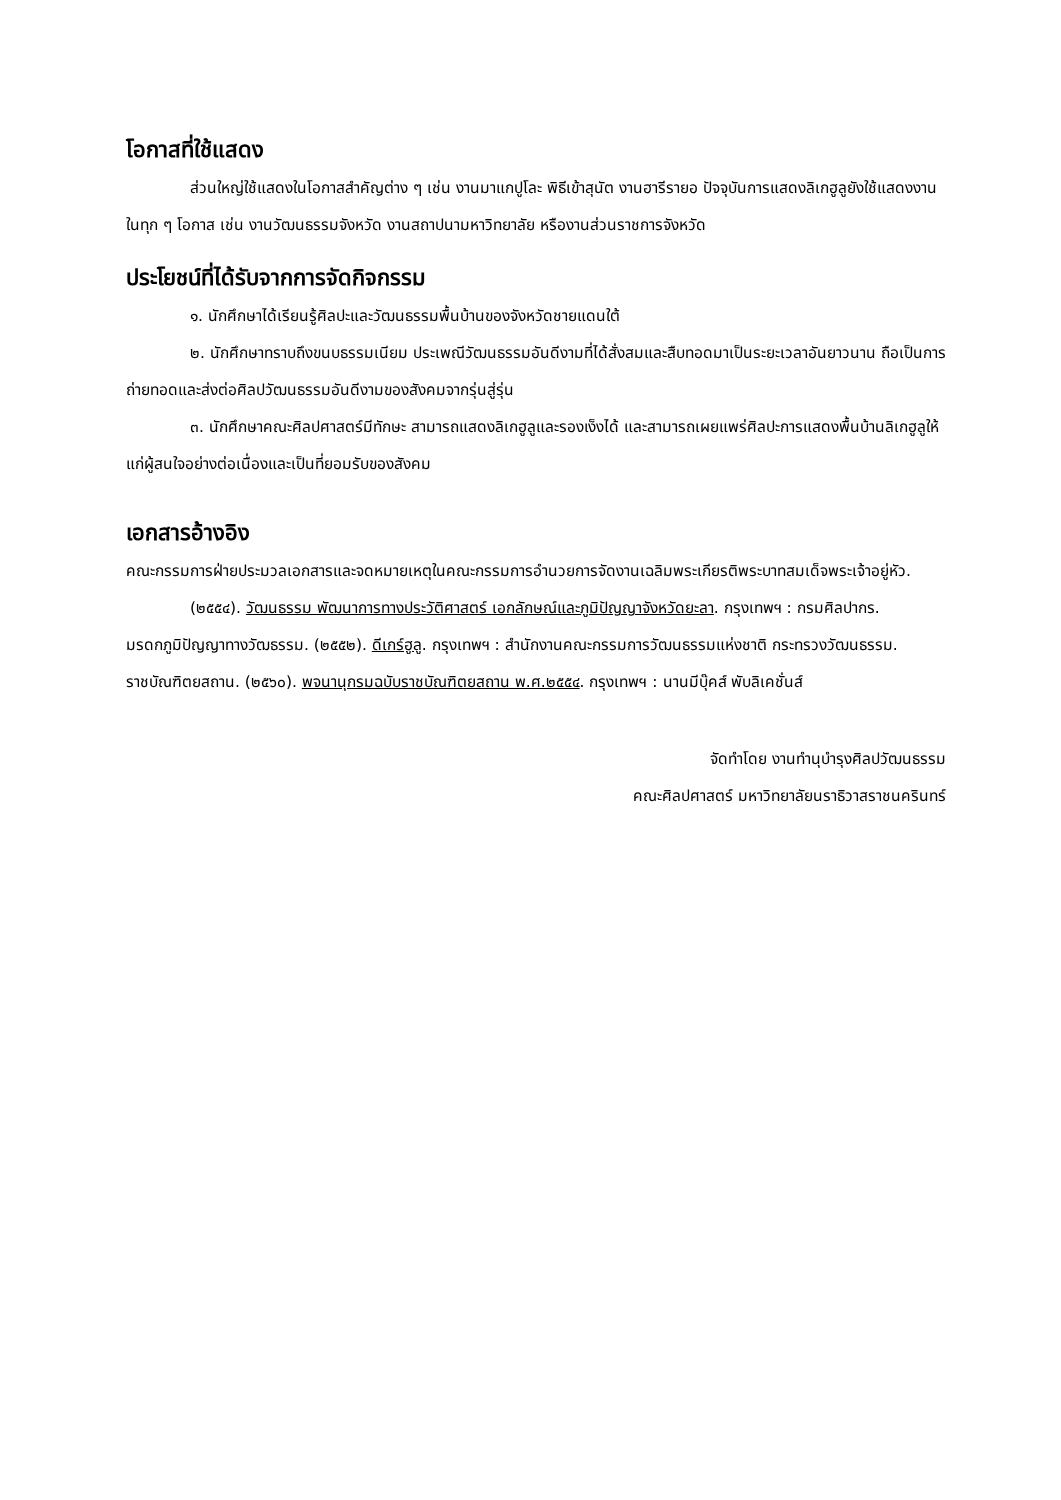โอกาสที่ใช้แสดง
ส่วนใหญ่ใช้แสดงในโอกาสสำคัญต่าง ๆ เช่น งานมาแกปูโละ พิธีเข้าสุนัต งานฮารีรายอ ปัจจุบันการแสดงลิเกฮูลูยังใช้แสดงงานในทุก ๆ โอกาส เช่น งานวัฒนธรรมจังหวัด งานสถาปนามหาวิทยาลัย หรืองานส่วนราชการจังหวัด
ประโยชน์ที่ได้รับจากการจัดกิจกรรม
๑. นักศึกษาได้เรียนรู้ศิลปะและวัฒนธรรมพื้นบ้านของจังหวัดชายแดนใต้
๒. นักศึกษาทราบถึงขนบธรรมเนียม ประเพณีวัฒนธรรมอันดีงามที่ได้สั่งสมและสืบทอดมาเป็นระยะเวลาอันยาวนาน ถือเป็นการถ่ายทอดและส่งต่อศิลปวัฒนธรรมอันดีงามของสังคมจากรุ่นสู่รุ่น
๓. นักศึกษาคณะศิลปศาสตร์มีทักษะ สามารถแสดงลิเกฮูลูและรองเง็งได้ และสามารถเผยแพร่ศิลปะการแสดงพื้นบ้านลิเกฮูลูให้แก่ผู้สนใจอย่างต่อเนื่องและเป็นที่ยอมรับของสังคม
เอกสารอ้างอิง
คณะกรรมการฝ่ายประมวลเอกสารและจดหมายเหตุในคณะกรรมการอำนวยการจัดงานเฉลิมพระเกียรติพระบาทสมเด็จพระเจ้าอยู่หัว. (๒๕๕๔). วัฒนธรรม พัฒนาการทางประวัติศาสตร์ เอกลักษณ์และภูมิปัญญาจังหวัดยะลา. กรุงเทพฯ : กรมศิลปากร.
มรดกภูมิปัญญาทางวัฒธรรม. (๒๕๕๒). ดีเกร์ฮูลู. กรุงเทพฯ : สำนักงานคณะกรรมการวัฒนธรรมแห่งชาติ กระทรวงวัฒนธรรม.
ราชบัณฑิตยสถาน. (๒๕๖๐). พจนานุกรมฉบับราชบัณฑิตยสถาน พ.ศ.๒๕๕๔. กรุงเทพฯ : นานมีบุ๊คส์ พับลิเคชั่นส์
จัดทำโดย งานทำนุบำรุงศิลปวัฒนธรรม
คณะศิลปศาสตร์ มหาวิทยาลัยนราธิวาสราชนครินทร์